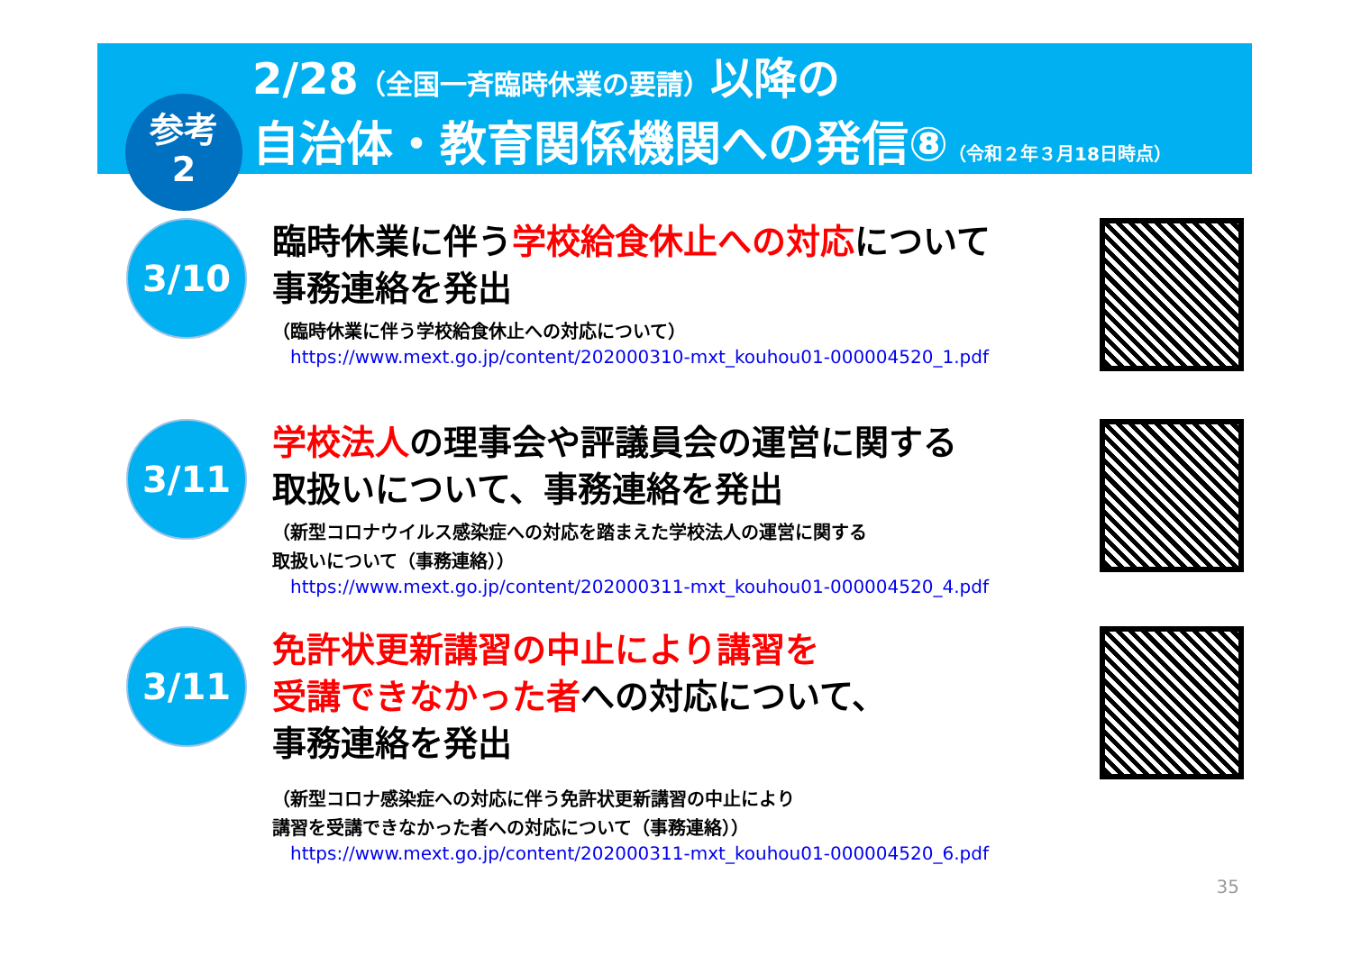2/28（全国一斉臨時休業の要請）以降の
自治体・教育関係機関への発信⑧（令和２年３月18日時点）
参考
2
3/10
臨時休業に伴う学校給食休止への対応について
事務連絡を発出
（臨時休業に伴う学校給食休止への対応について）
https://www.mext.go.jp/content/202000310-mxt_kouhou01-000004520_1.pdf
3/11
学校法人の理事会や評議員会の運営に関する
取扱いについて、事務連絡を発出
（新型コロナウイルス感染症への対応を踏まえた学校法人の運営に関する
取扱いについて（事務連絡））
https://www.mext.go.jp/content/202000311-mxt_kouhou01-000004520_4.pdf
3/11
免許状更新講習の中止により講習を
受講できなかった者への対応について、
事務連絡を発出
（新型コロナ感染症への対応に伴う免許状更新講習の中止により
講習を受講できなかった者への対応について（事務連絡））
https://www.mext.go.jp/content/202000311-mxt_kouhou01-000004520_6.pdf
35